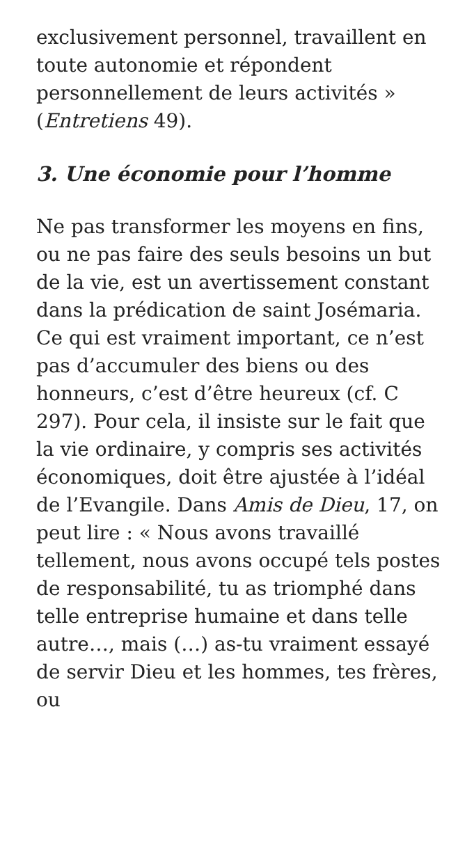exclusivement personnel, travaillent en toute autonomie et répondent personnellement de leurs activités » (Entretiens 49).
3. Une économie pour l’homme
Ne pas transformer les moyens en fins, ou ne pas faire des seuls besoins un but de la vie, est un avertissement constant dans la prédication de saint Josémaria. Ce qui est vraiment important, ce n’est pas d’accumuler des biens ou des honneurs, c’est d’être heureux (cf. C 297). Pour cela, il insiste sur le fait que la vie ordinaire, y compris ses activités économiques, doit être ajustée à l’idéal de l’Evangile. Dans Amis de Dieu, 17, on peut lire : « Nous avons travaillé tellement, nous avons occupé tels postes de responsabilité, tu as triomphé dans telle entreprise humaine et dans telle autre…, mais (…) as-tu vraiment essayé de servir Dieu et les hommes, tes frères, ou